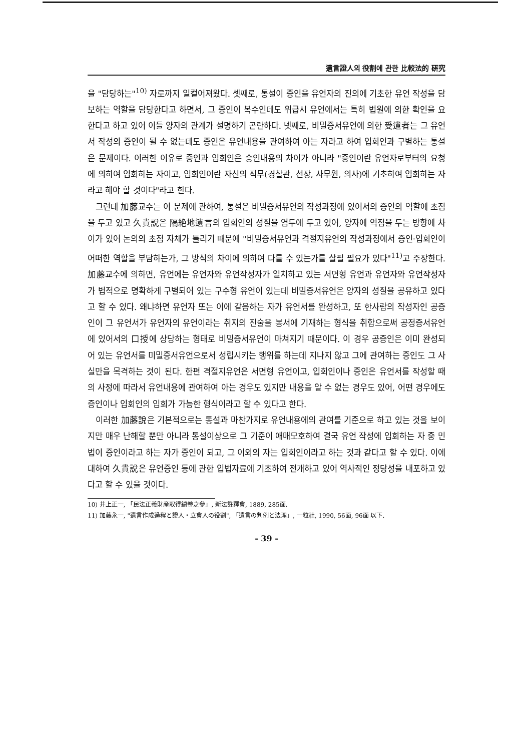遺言證人의 役割에 관한 比較法的 硏究
을 "담당하는"<sup>10)</sup> 자로까지 일컬어져왔다. 셋째로, 통설이 증인을 유언자의 진의에 기초한 유언 작성을 담보하는 역할을 담당한다고 하면서, 그 증인이 복수인데도 위급시 유언에서는 특히 법원에 의한 확인을 요한다고 하고 있어 이들 양자의 관계가 설명하기 곤란하다. 넷째로, 비밀증서유언에 의한 受遺者는 그 유언서 작성의 증인이 될 수 없는데도 증인은 유언내용을 관여하여 아는 자라고 하여 입회인과 구별하는 통설은 문제이다. 이러한 이유로 증인과 입회인은 승인내용의 차이가 아니라 "증인이란 유언자로부터의 요청에 의하여 입회하는 자이고, 입회인이란 자신의 직무(경찰관, 선장, 사무원, 의사)에 기초하여 입회하는 자라고 해야 할 것이다"라고 한다.
그런데 加藤교수는 이 문제에 관하여, 통설은 비밀증서유언의 작성과정에 있어서의 증인의 역할에 초점을 두고 있고 久貴說은 隔絶地遺言의 입회인의 성질을 염두에 두고 있어, 양자에 역점을 두는 방향에 차이가 있어 논의의 초점 자체가 틀리기 때문에 "비밀증서유언과 격절지유언의 작성과정에서 증인·입회인이 어떠한 역할을 부담하는가, 그 방식의 차이에 의하여 다를 수 있는가를 살필 필요가 있다"<sup>11)</sup>고 주장한다. 加藤교수에 의하면, 유언에는 유언자와 유언작성자가 일치하고 있는 서면형 유언과 유언자와 유언작성자가 법적으로 명확하게 구별되어 있는 구수형 유언이 있는데 비밀증서유언은 양자의 성질을 공유하고 있다고 할 수 있다. 왜냐하면 유언자 또는 이에 갈음하는 자가 유언서를 완성하고, 또 한사람의 작성자인 공증인이 그 유언서가 유언자의 유언이라는 취지의 진술을 봉서에 기재하는 형식을 취함으로써 공정증서유언에 있어서의 口授에 상당하는 형태로 비밀증서유언이 마쳐지기 때문이다. 이 경우 공증인은 이미 완성되어 있는 유언서를 미밀증서유언으로서 성립시키는 행위를 하는데 지나지 않고 그에 관여하는 증인도 그 사실만을 목격하는 것이 된다. 한편 격절지유언은 서면형 유언이고, 입회인이나 증인은 유언서를 작성할 때의 사정에 따라서 유언내용에 관여하여 아는 경우도 있지만 내용을 알 수 없는 경우도 있어, 어떤 경우에도 증인이나 입회인의 입회가 가능한 형식이라고 할 수 있다고 한다.
이러한 加藤說은 기본적으로는 통설과 마찬가지로 유언내용에의 관여를 기준으로 하고 있는 것을 보이지만 매우 난해할 뿐만 아니라 통설이상으로 그 기준이 애매모호하여 결국 유언 작성에 입회하는 자 중 민법이 증인이라고 하는 자가 증인이 되고, 그 이외의 자는 입회인이라고 하는 것과 같다고 할 수 있다. 이에 대하여 久貴說은 유언증인 등에 관한 입법자료에 기초하여 전개하고 있어 역사적인 정당성을 내포하고 있다고 할 수 있을 것이다.
10) 井上正一, 「民法正義財産取得編卷之參」, 新法註釋會, 1889, 285面.
11) 加藤永一, "遺言作成過程と證人・立會人の役割", 「遺言の判例と法理」, 一粒社, 1990, 56面, 96面 以下.
- 39 -